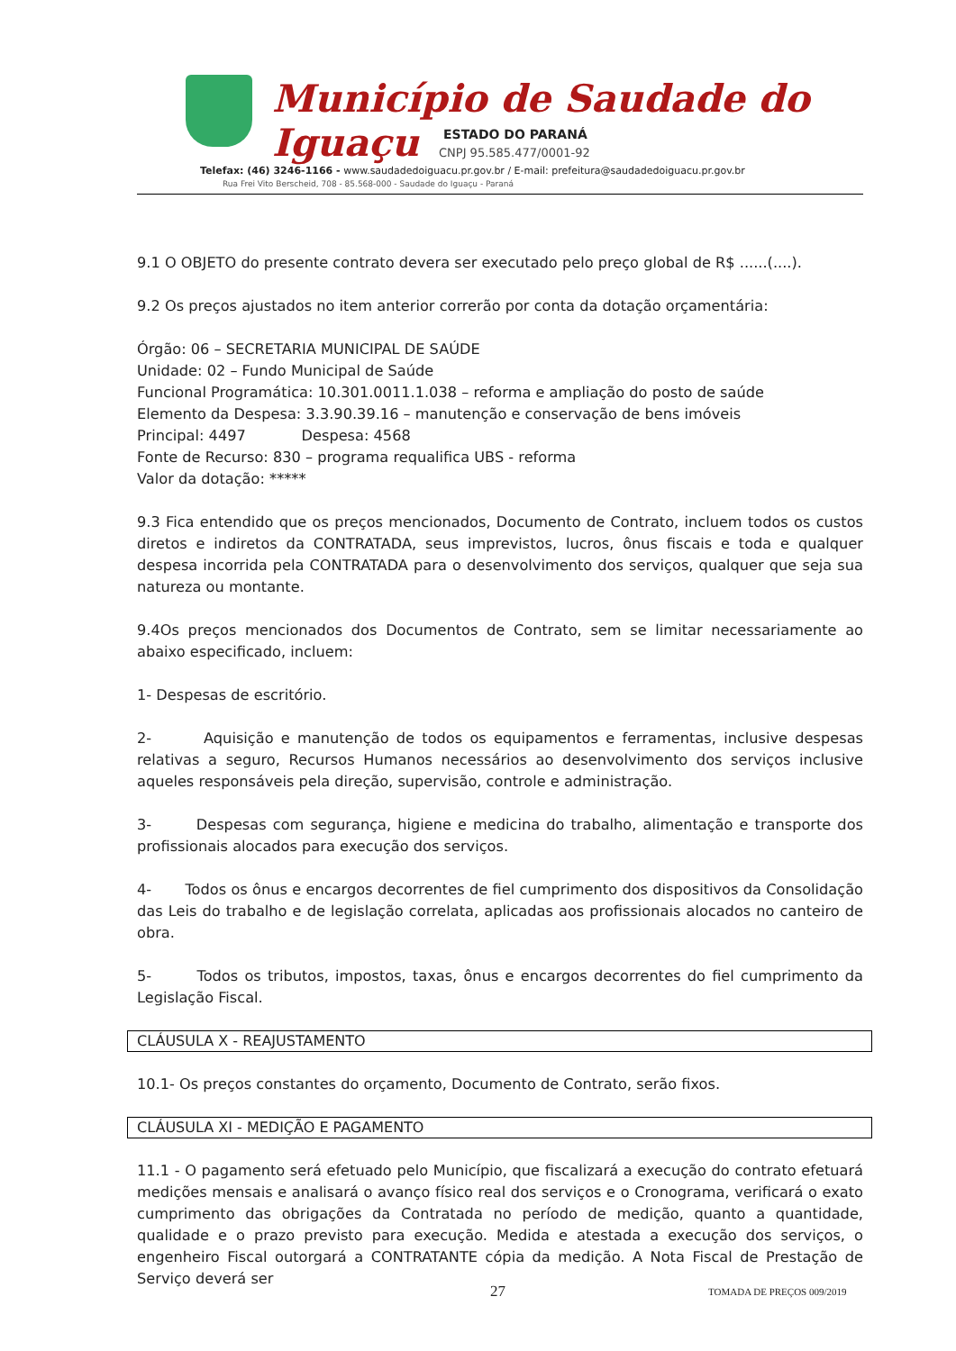Município de Saudade do Iguaçu
ESTADO DO PARANÁ
CNPJ 95.585.477/0001-92
Telefax: (46) 3246-1166 - www.saudadedoiguacu.pr.gov.br / E-mail: prefeitura@saudadedoiguacu.pr.gov.br
Rua Frei Vito Berscheid, 708 - 85.568-000 - Saudade do Iguaçu - Paraná
9.1 O OBJETO do presente contrato devera ser executado pelo preço global de R$ ......(....).
9.2 Os preços ajustados no item anterior correrão por conta da dotação orçamentária:
Órgão: 06 – SECRETARIA MUNICIPAL DE SAÚDE
Unidade: 02 – Fundo Municipal de Saúde
Funcional Programática: 10.301.0011.1.038 – reforma e ampliação do posto de saúde
Elemento da Despesa: 3.3.90.39.16 – manutenção e conservação de bens imóveis
Principal: 4497 Despesa: 4568
Fonte de Recurso: 830 – programa requalifica UBS - reforma
Valor da dotação: *****
9.3 Fica entendido que os preços mencionados, Documento de Contrato, incluem todos os custos diretos e indiretos da CONTRATADA, seus imprevistos, lucros, ônus fiscais e toda e qualquer despesa incorrida pela CONTRATADA para o desenvolvimento dos serviços, qualquer que seja sua natureza ou montante.
9.4Os preços mencionados dos Documentos de Contrato, sem se limitar necessariamente ao abaixo especificado, incluem:
1- Despesas de escritório.
2- Aquisição e manutenção de todos os equipamentos e ferramentas, inclusive despesas relativas a seguro, Recursos Humanos necessários ao desenvolvimento dos serviços inclusive aqueles responsáveis pela direção, supervisão, controle e administração.
3- Despesas com segurança, higiene e medicina do trabalho, alimentação e transporte dos profissionais alocados para execução dos serviços.
4- Todos os ônus e encargos decorrentes de fiel cumprimento dos dispositivos da Consolidação das Leis do trabalho e de legislação correlata, aplicadas aos profissionais alocados no canteiro de obra.
5- Todos os tributos, impostos, taxas, ônus e encargos decorrentes do fiel cumprimento da Legislação Fiscal.
CLÁUSULA X - REAJUSTAMENTO
10.1- Os preços constantes do orçamento, Documento de Contrato, serão fixos.
CLÁUSULA XI - MEDIÇÃO E PAGAMENTO
11.1 - O pagamento será efetuado pelo Município, que fiscalizará a execução do contrato efetuará medições mensais e analisará o avanço físico real dos serviços e o Cronograma, verificará o exato cumprimento das obrigações da Contratada no período de medição, quanto a quantidade, qualidade e o prazo previsto para execução. Medida e atestada a execução dos serviços, o engenheiro Fiscal outorgará a CONTRATANTE cópia da medição. A Nota Fiscal de Prestação de Serviço deverá ser
27 TOMADA DE PREÇOS 009/2019